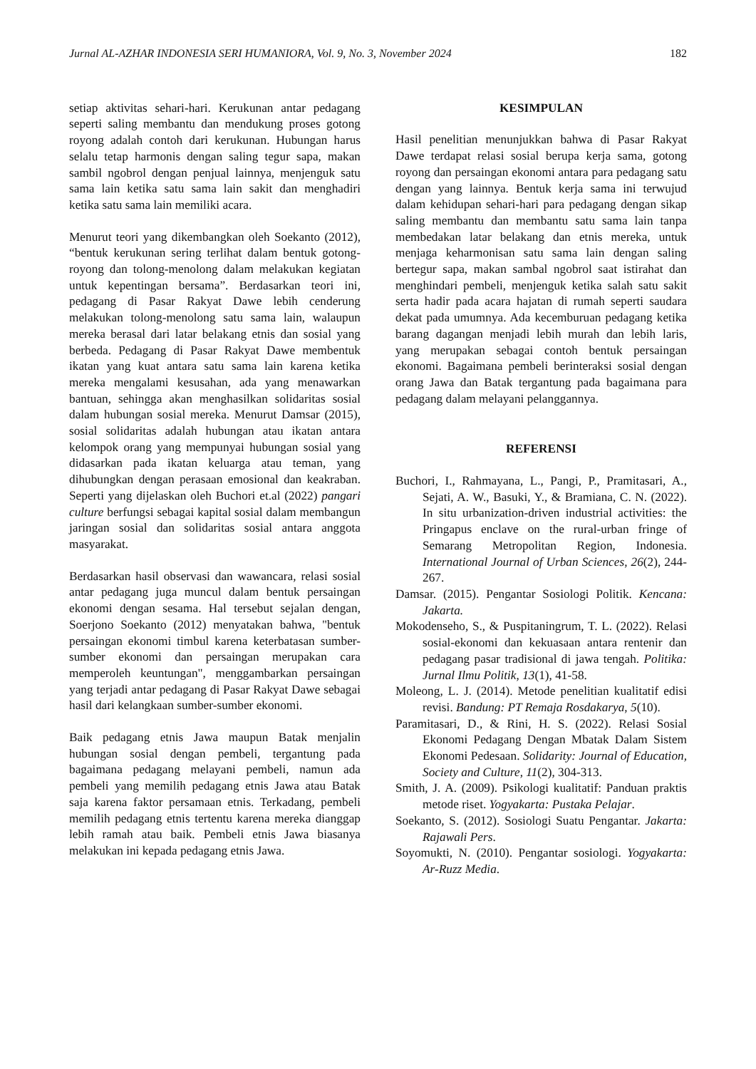Jurnal AL-AZHAR INDONESIA SERI HUMANIORA, Vol. 9, No. 3, November 2024 182
setiap aktivitas sehari-hari. Kerukunan antar pedagang seperti saling membantu dan mendukung proses gotong royong adalah contoh dari kerukunan. Hubungan harus selalu tetap harmonis dengan saling tegur sapa, makan sambil ngobrol dengan penjual lainnya, menjenguk satu sama lain ketika satu sama lain sakit dan menghadiri ketika satu sama lain memiliki acara.
Menurut teori yang dikembangkan oleh Soekanto (2012), “bentuk kerukunan sering terlihat dalam bentuk gotong-royong dan tolong-menolong dalam melakukan kegiatan untuk kepentingan bersama”. Berdasarkan teori ini, pedagang di Pasar Rakyat Dawe lebih cenderung melakukan tolong-menolong satu sama lain, walaupun mereka berasal dari latar belakang etnis dan sosial yang berbeda. Pedagang di Pasar Rakyat Dawe membentuk ikatan yang kuat antara satu sama lain karena ketika mereka mengalami kesusahan, ada yang menawarkan bantuan, sehingga akan menghasilkan solidaritas sosial dalam hubungan sosial mereka. Menurut Damsar (2015), sosial solidaritas adalah hubungan atau ikatan antara kelompok orang yang mempunyai hubungan sosial yang didasarkan pada ikatan keluarga atau teman, yang dihubungkan dengan perasaan emosional dan keakraban. Seperti yang dijelaskan oleh Buchori et.al (2022) pangari culture berfungsi sebagai kapital sosial dalam membangun jaringan sosial dan solidaritas sosial antara anggota masyarakat.
Berdasarkan hasil observasi dan wawancara, relasi sosial antar pedagang juga muncul dalam bentuk persaingan ekonomi dengan sesama. Hal tersebut sejalan dengan, Soerjono Soekanto (2012) menyatakan bahwa, "bentuk persaingan ekonomi timbul karena keterbatasan sumber-sumber ekonomi dan persaingan merupakan cara memperoleh keuntungan", menggambarkan persaingan yang terjadi antar pedagang di Pasar Rakyat Dawe sebagai hasil dari kelangkaan sumber-sumber ekonomi.
Baik pedagang etnis Jawa maupun Batak menjalin hubungan sosial dengan pembeli, tergantung pada bagaimana pedagang melayani pembeli, namun ada pembeli yang memilih pedagang etnis Jawa atau Batak saja karena faktor persamaan etnis. Terkadang, pembeli memilih pedagang etnis tertentu karena mereka dianggap lebih ramah atau baik. Pembeli etnis Jawa biasanya melakukan ini kepada pedagang etnis Jawa.
KESIMPULAN
Hasil penelitian menunjukkan bahwa di Pasar Rakyat Dawe terdapat relasi sosial berupa kerja sama, gotong royong dan persaingan ekonomi antara para pedagang satu dengan yang lainnya. Bentuk kerja sama ini terwujud dalam kehidupan sehari-hari para pedagang dengan sikap saling membantu dan membantu satu sama lain tanpa membedakan latar belakang dan etnis mereka, untuk menjaga keharmonisan satu sama lain dengan saling bertegur sapa, makan sambal ngobrol saat istirahat dan menghindari pembeli, menjenguk ketika salah satu sakit serta hadir pada acara hajatan di rumah seperti saudara dekat pada umumnya. Ada kecemburuan pedagang ketika barang dagangan menjadi lebih murah dan lebih laris, yang merupakan sebagai contoh bentuk persaingan ekonomi. Bagaimana pembeli berinteraksi sosial dengan orang Jawa dan Batak tergantung pada bagaimana para pedagang dalam melayani pelanggannya.
REFERENSI
Buchori, I., Rahmayana, L., Pangi, P., Pramitasari, A., Sejati, A. W., Basuki, Y., & Bramiana, C. N. (2022). In situ urbanization-driven industrial activities: the Pringapus enclave on the rural-urban fringe of Semarang Metropolitan Region, Indonesia. International Journal of Urban Sciences, 26(2), 244-267.
Damsar. (2015). Pengantar Sosiologi Politik. Kencana: Jakarta.
Mokodenseho, S., & Puspitaningrum, T. L. (2022). Relasi sosial-ekonomi dan kekuasaan antara rentenir dan pedagang pasar tradisional di jawa tengah. Politika: Jurnal Ilmu Politik, 13(1), 41-58.
Moleong, L. J. (2014). Metode penelitian kualitatif edisi revisi. Bandung: PT Remaja Rosdakarya, 5(10).
Paramitasari, D., & Rini, H. S. (2022). Relasi Sosial Ekonomi Pedagang Dengan Mbatak Dalam Sistem Ekonomi Pedesaan. Solidarity: Journal of Education, Society and Culture, 11(2), 304-313.
Smith, J. A. (2009). Psikologi kualitatif: Panduan praktis metode riset. Yogyakarta: Pustaka Pelajar.
Soekanto, S. (2012). Sosiologi Suatu Pengantar. Jakarta: Rajawali Pers.
Soyomukti, N. (2010). Pengantar sosiologi. Yogyakarta: Ar-Ruzz Media.